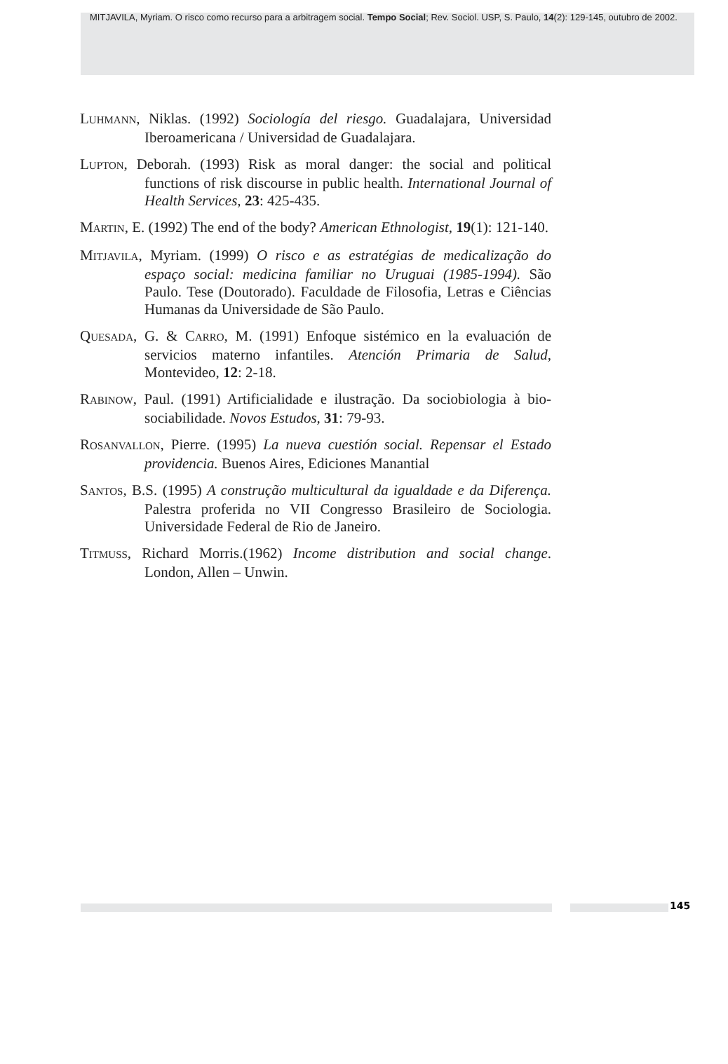MITJAVILA, Myriam. O risco como recurso para a arbitragem social. Tempo Social; Rev. Sociol. USP, S. Paulo, 14(2): 129-145, outubro de 2002.
LUHMANN, Niklas. (1992) Sociología del riesgo. Guadalajara, Universidad Iberoamericana / Universidad de Guadalajara.
LUPTON, Deborah. (1993) Risk as moral danger: the social and political functions of risk discourse in public health. International Journal of Health Services, 23: 425-435.
MARTIN, E. (1992) The end of the body? American Ethnologist, 19(1): 121-140.
MITJAVILA, Myriam. (1999) O risco e as estratégias de medicalização do espaço social: medicina familiar no Uruguai (1985-1994). São Paulo. Tese (Doutorado). Faculdade de Filosofia, Letras e Ciências Humanas da Universidade de São Paulo.
QUESADA, G. & CARRO, M. (1991) Enfoque sistémico en la evaluación de servicios materno infantiles. Atención Primaria de Salud, Montevideo, 12: 2-18.
RABINOW, Paul. (1991) Artificialidade e ilustração. Da sociobiologia à bio-sociabilidade. Novos Estudos, 31: 79-93.
ROSANVALLON, Pierre. (1995) La nueva cuestión social. Repensar el Estado providencia. Buenos Aires, Ediciones Manantial
SANTOS, B.S. (1995) A construção multicultural da igualdade e da Diferença. Palestra proferida no VII Congresso Brasileiro de Sociologia. Universidade Federal de Rio de Janeiro.
TITMUSS, Richard Morris.(1962) Income distribution and social change. London, Allen – Unwin.
145